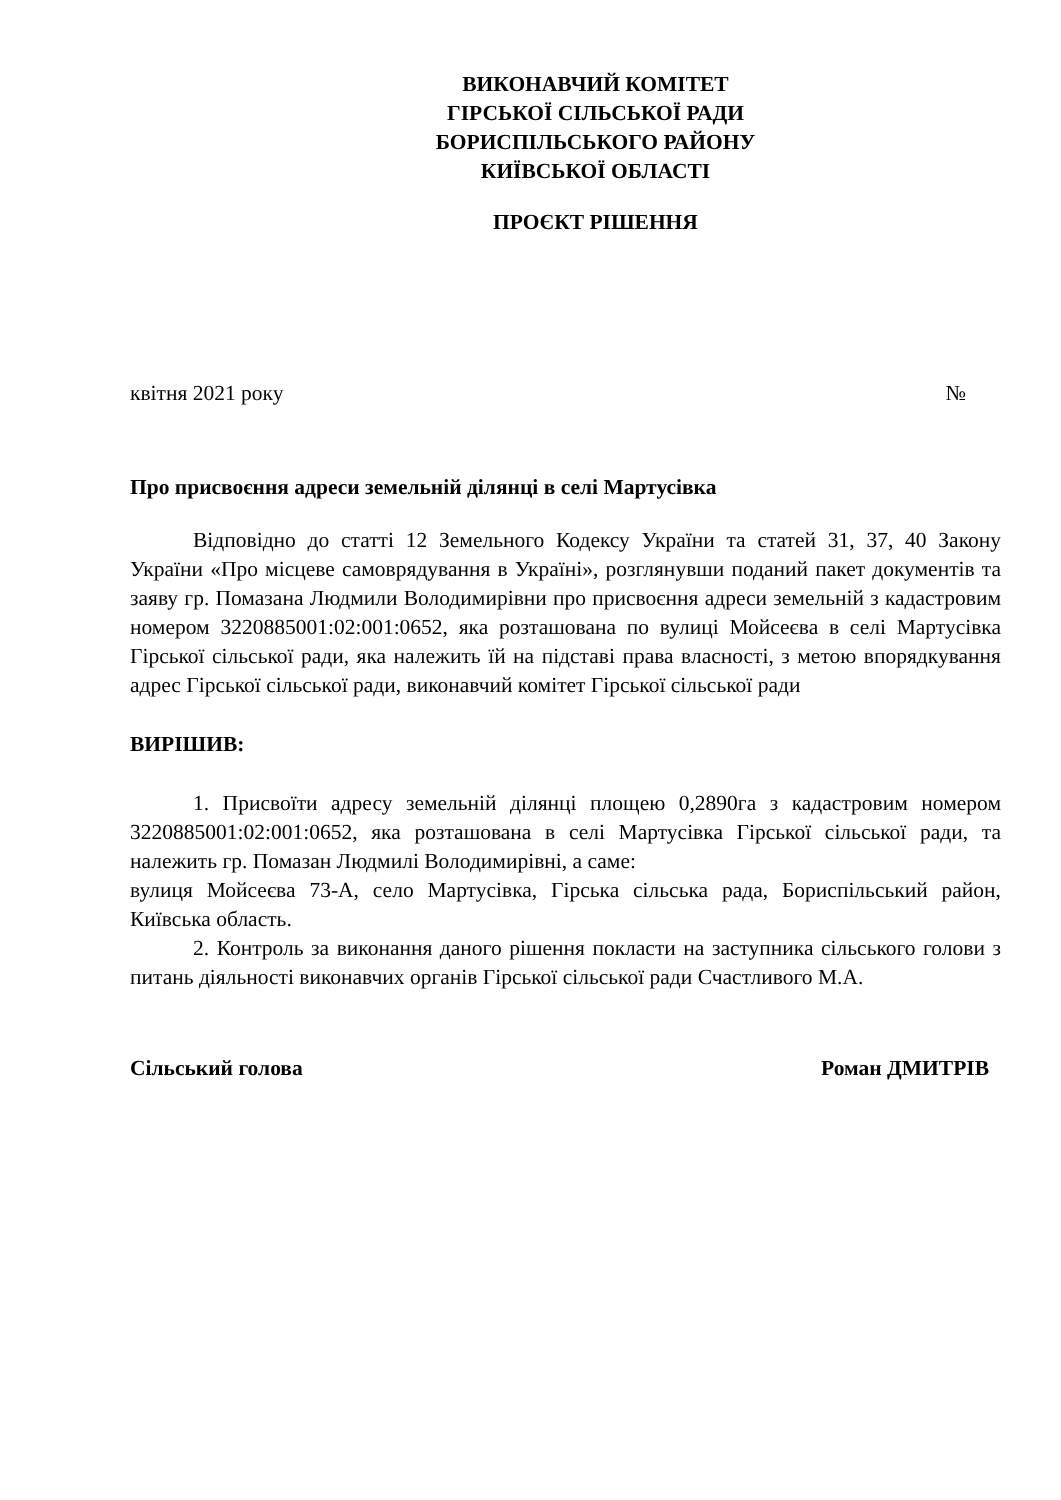ВИКОНАВЧИЙ КОМІТЕТ
ГІРСЬКОЇ СІЛЬСЬКОЇ РАДИ
БОРИСПІЛЬСЬКОГО РАЙОНУ
КИЇВСЬКОЇ ОБЛАСТІ
ПРОЄКТ РІШЕННЯ
квітня 2021 року №
Про присвоєння адреси земельній ділянці в селі Мартусівка
Відповідно до статті 12 Земельного Кодексу України та статей 31, 37, 40 Закону України «Про місцеве самоврядування в Україні», розглянувши поданий пакет документів та заяву гр. Помазана Людмили Володимирівни про присвоєння адреси земельній з кадастровим номером 3220885001:02:001:0652, яка розташована по вулиці Мойсеєва в селі Мартусівка Гірської сільської ради, яка належить їй на підставі права власності, з метою впорядкування адрес Гірської сільської ради, виконавчий комітет Гірської сільської ради
ВИРІШИВ:
1. Присвоїти адресу земельній ділянці площею 0,2890га з кадастровим номером 3220885001:02:001:0652, яка розташована в селі Мартусівка Гірської сільської ради, та належить гр. Помазан Людмилі Володимирівні, а саме:
вулиця Мойсеєва 73-А, село Мартусівка, Гірська сільська рада, Бориспільський район, Київська область.
2. Контроль за виконання даного рішення покласти на заступника сільського голови з питань діяльності виконавчих органів Гірської сільської ради Счастливого М.А.
Сільський голова Роман ДМИТРІВ